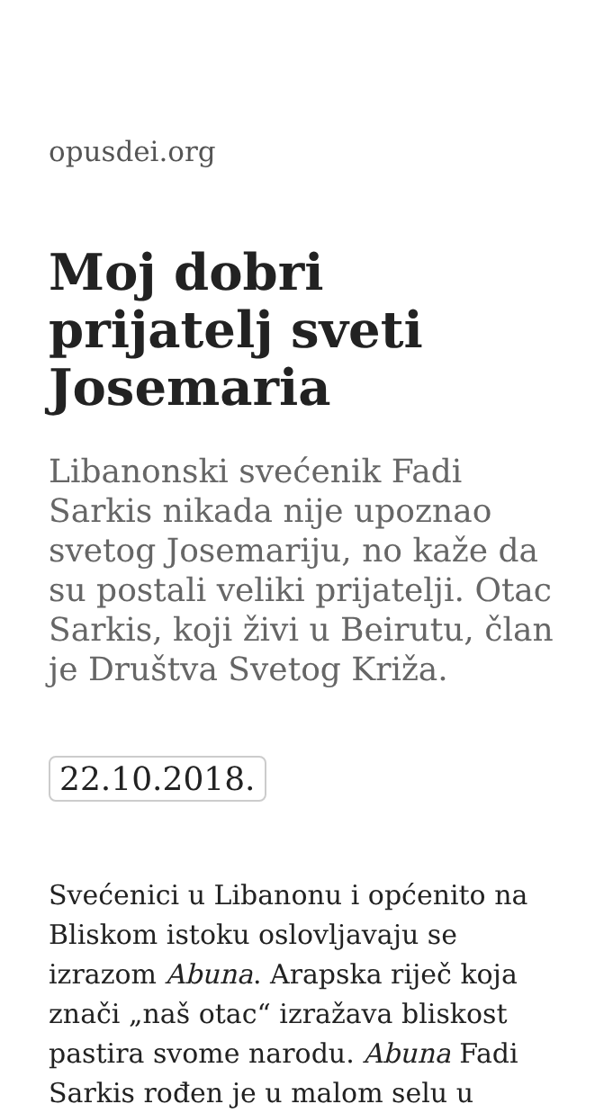opusdei.org
Moj dobri prijatelj sveti Josemaria
Libanonski svećenik Fadi Sarkis nikada nije upoznao svetog Josemariju, no kaže da su postali veliki prijatelji. Otac Sarkis, koji živi u Beirutu, član je Društva Svetog Križa.
22.10.2018.
Svećenici u Libanonu i općenito na Bliskom istoku oslovljavaju se izrazom Abuna. Arapska riječ koja znači „naš otac“ izražava bliskost pastira svome narodu. Abuna Fadi Sarkis rođen je u malom selu u